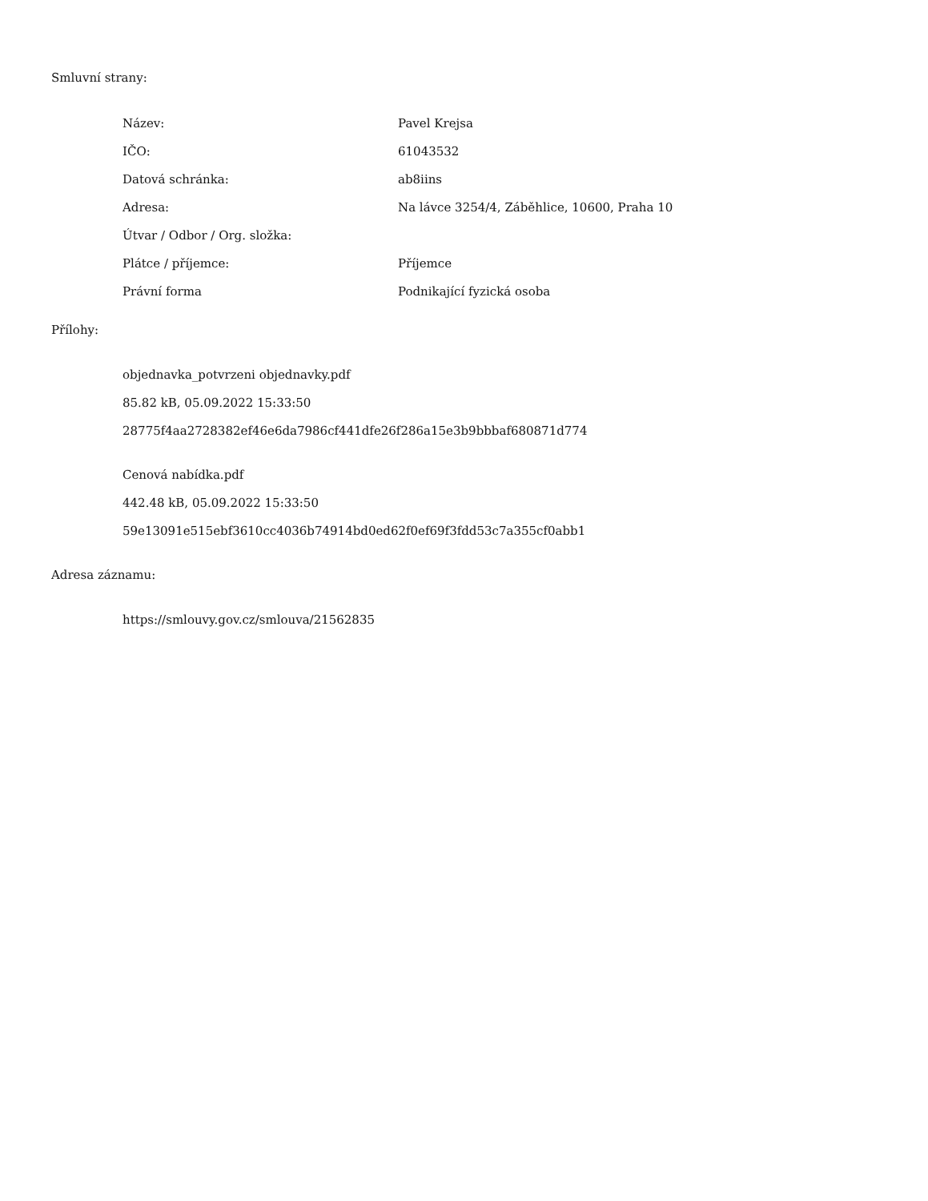Smluvní strany:
| Název: | Pavel Krejsa |
| IČO: | 61043532 |
| Datová schránka: | ab8iins |
| Adresa: | Na lávce 3254/4, Záběhlice, 10600, Praha 10 |
| Útvar / Odbor / Org. složka: | |
| Plátce / příjemce: | Příjemce |
| Právní forma | Podnikající fyzická osoba |
Přílohy:
objednavka_potvrzeni objednavky.pdf
85.82 kB, 05.09.2022 15:33:50
28775f4aa2728382ef46e6da7986cf441dfe26f286a15e3b9bbbaf680871d774
Cenová nabídka.pdf
442.48 kB, 05.09.2022 15:33:50
59e13091e515ebf3610cc4036b74914bd0ed62f0ef69f3fdd53c7a355cf0abb1
Adresa záznamu:
https://smlouvy.gov.cz/smlouva/21562835